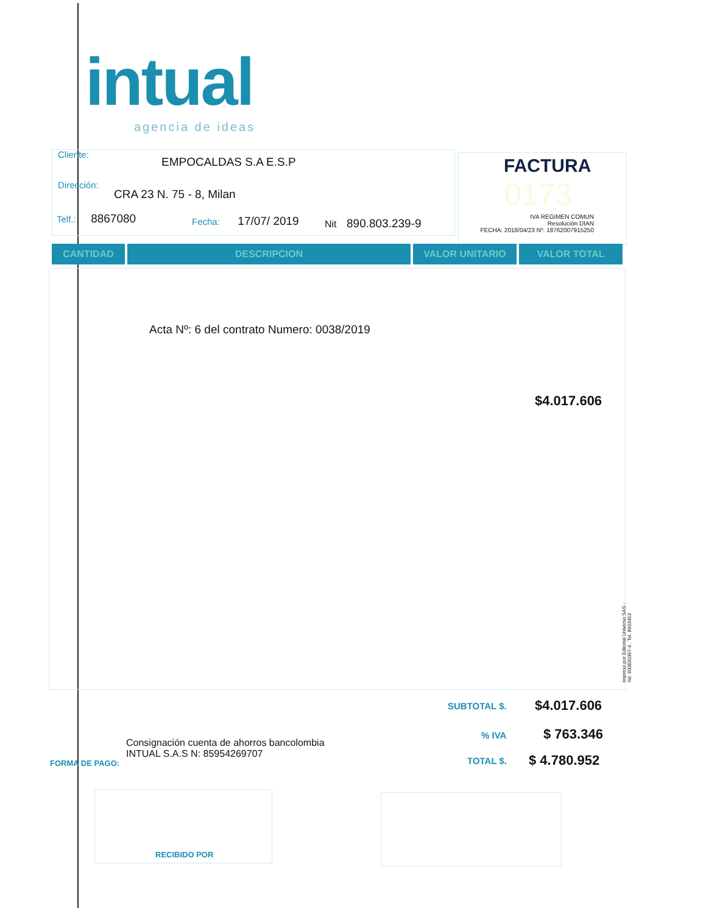intual
agencia de ideas
Cliente:
EMPOCALDAS S.A E.S.P
Dirección:
CRA 23 N. 75 - 8, Milan
Telf.: 8867080 Fecha: 17/07/ 2019 Nit 890.803.239-9
FACTURA
0173
IVA REGIMEN COMUN
Resolución DIAN
FECHA: 2018/04/23 Nº. 18762007915250
CANTIDAD DESCRIPCION VALOR UNITARIO VALOR TOTAL
Acta Nº: 6 del contrato Numero: 0038/2019
$4.017.606
Impreso por Editorial Universo SAS - Nit: 900830397-4 . Tel. 8903453
SUBTOTAL $. $4.017.606
% IVA $ 763.346
TOTAL $. $ 4.780.952
Consignación cuenta de ahorros bancolombia
INTUAL S.A.S N: 85954269707
FORMA DE PAGO:
RECIBIDO POR